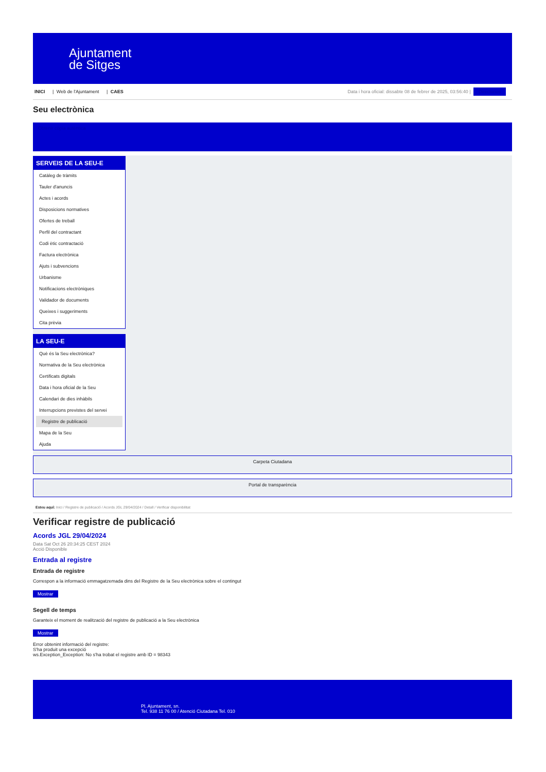Ajuntament
de Sitges
INICI | Web de l'Ajuntament | CAES
Data i hora oficial: dissabte 08 de febrer de 2025, 03:56:40 | Directorios
Seu electrònica
Obtenir còpia autèntica
SERVEIS DE LA SEU-E
Catàleg de tràmits
Tauler d'anuncis
Actes i acords
Disposicions normatives
Ofertes de treball
Perfil del contractant
Codi ètic contractació
Factura electrònica
Ajuts i subvencions
Urbanisme
Notificacions electròniques
Validador de documents
Queixes i suggeriments
Cita prèvia
LA SEU-E
Què és la Seu electrònica?
Normativa de la Seu electrònica
Certificats digitals
Data i hora oficial de la Seu
Calendari de dies inhàbils
Interrupcions previstes del servei
Registre de publicació
Mapa de la Seu
Ajuda
Carpeta Ciutadana
Portal de transparència
Esteu aquí: Inici / Registre de publicació / Acords JGL 29/04/2024 / Detall / Verificar disponibilitat
Verificar registre de publicació
Acords JGL 29/04/2024
Data Sat Oct 26 20:34:25 CEST 2024
Acció Disponible
Entrada al registre
Entrada de registre
Correspon a la informació emmagatzemada dins del Registre de la Seu electrònica sobre el contingut
Mostrar
Segell de temps
Garanteix el moment de realització del registre de publicació a la Seu electrònica
Mostrar
Error obtenint informació del registre:
S'ha produit una excepció
ws.Exception_Exception: No s'ha trobat el registre amb ID = 98343
Pl. Ajuntament, sn.
Tel. 938 11 76 00 / Atenció Ciutadana Tel. 010